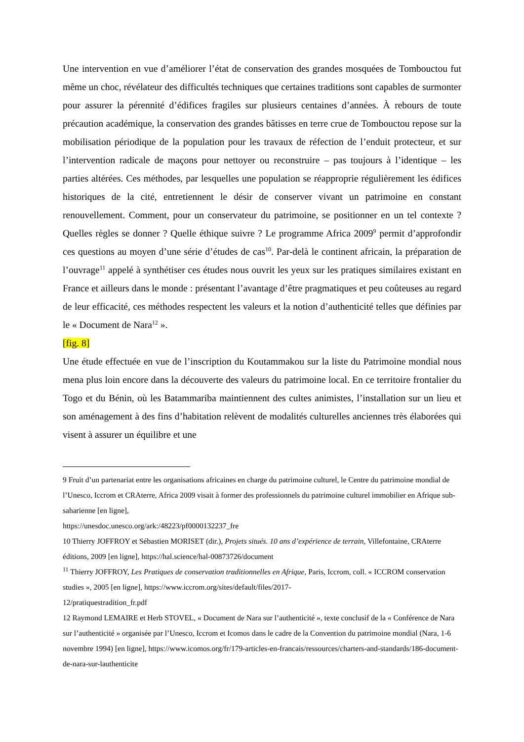Une intervention en vue d’améliorer l’état de conservation des grandes mosquées de Tombouctou fut même un choc, révélateur des difficultés techniques que certaines traditions sont capables de surmonter pour assurer la pérennité d’édifices fragiles sur plusieurs centaines d’années. À rebours de toute précaution académique, la conservation des grandes bâtisses en terre crue de Tombouctou repose sur la mobilisation périodique de la population pour les travaux de réfection de l’enduit protecteur, et sur l’intervention radicale de maçons pour nettoyer ou reconstruire – pas toujours à l’identique – les parties altérées. Ces méthodes, par lesquelles une population se réapproprie régulièrement les édifices historiques de la cité, entretiennent le désir de conserver vivant un patrimoine en constant renouvellement. Comment, pour un conservateur du patrimoine, se positionner en un tel contexte ? Quelles règles se donner ? Quelle éthique suivre ? Le programme Africa 2009<sup>9</sup> permit d’approfondir ces questions au moyen d’une série d’études de cas<sup>10</sup>. Par-delà le continent africain, la préparation de l’ouvrage<sup>11</sup> appelé à synthétiser ces études nous ouvrit les yeux sur les pratiques similaires existant en France et ailleurs dans le monde : présentant l’avantage d’être pragmatiques et peu coûteuses au regard de leur efficacité, ces méthodes respectent les valeurs et la notion d’authenticité telles que définies par le « Document de Nara<sup>12</sup> ».
[fig. 8]
Une étude effectuée en vue de l’inscription du Koutammakou sur la liste du Patrimoine mondial nous mena plus loin encore dans la découverte des valeurs du patrimoine local. En ce territoire frontalier du Togo et du Bénin, où les Batammariba maintiennent des cultes animistes, l’installation sur un lieu et son aménagement à des fins d’habitation relèvent de modalités culturelles anciennes très élaborées qui visent à assurer un équilibre et une
9 Fruit d’un partenariat entre les organisations africaines en charge du patrimoine culturel, le Centre du patrimoine mondial de l’Unesco, Iccrom et CRAterre, Africa 2009 visait à former des professionnels du patrimoine culturel immobilier en Afrique sub-saharienne [en ligne],
https://unesdoc.unesco.org/ark:/48223/pf0000132237_fre
10 Thierry JOFFROY et Sébastien MORISET (dir.), Projets situés. 10 ans d’expérience de terrain, Villefontaine, CRAterre éditions, 2009 [en ligne], https://hal.science/hal-00873726/document
<sup>11</sup> Thierry JOFFROY, Les Pratiques de conservation traditionnelles en Afrique, Paris, Iccrom, coll. « ICCROM conservation studies », 2005 [en ligne], https://www.iccrom.org/sites/default/files/2017-
12/pratiquestradition_fr.pdf
12 Raymond LEMAIRE et Herb STOVEL, « Document de Nara sur l’authenticité », texte conclusif de la « Conférence de Nara sur l’authenticité » organisée par l’Unesco, Iccrom et Icomos dans le cadre de la Convention du patrimoine mondial (Nara, 1-6 novembre 1994) [en ligne], https://www.icomos.org/fr/179-articles-en-francais/ressources/charters-and-standards/186-document-de-nara-sur-lauthenticite